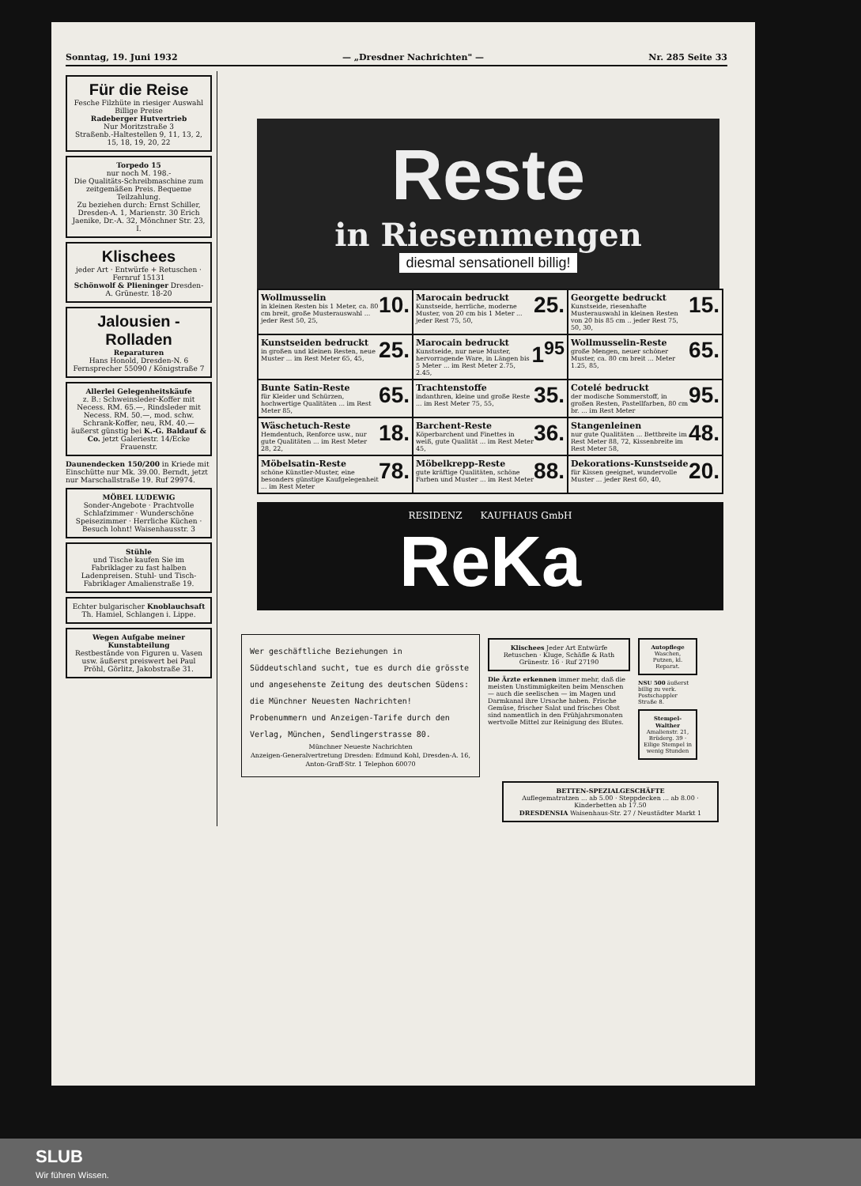Sonntag, 19. Juni 1932 — „Dresdner Nachrichten" — Nr. 285 Seite 33
Für die Reise
Fesche Filzhüte in riesiger Auswahl
Billige Preise
Radeberger Hutvertrieb
Nur Moritzstraße 3
Straßenb.-Haltestellen 9, 11, 13, 2, 15, 18, 19, 20, 22
Torpedo 15
nur noch M. 198.-
Die Qualitäts-Schreibmaschine zum zeitgemäßen Preis. Bequeme Teilzahlung.
Zu beziehen durch: Ernst Schiller, Dresden-A. 1, Marienstr. 30 Erich Jaenike, Dr.-A. 32, Mönchner Str. 23, I.
Klischees
jeder Art · Entwürfe + Retuschen · Fernruf 15131
Schönwolf & Plieninger Dresden-A. Grünestr. 18-20
Jalousien - Rolladen
Reparaturen
Hans Honold, Dresden-N. 6
Fernsprecher 55090 / Königstraße 7
Allerlei Gelegenheitskäufe
z. B.: Schweinsleder-Koffer mit Necess. RM. 65.—, Rindsleder mit Necess. RM. 50.—, mod. schw. Schrank-Koffer, neu, RM. 40.— äußerst günstig bei K.-G. Baldauf & Co. jetzt Galeriestr. 14/Ecke Frauenstr.
Daunendecken 150/200 in Kriede mit Einschütte nur Mk. 39.00. Berndt, jetzt nur Marschallstraße 19. Ruf 29974.
MÖBEL LUDEWIG
Sonder-Angebote · Prachtvolle Schlafzimmer · Wunderschöne Speisezimmer · Herrliche Küchen · Besuch lohnt! Waisenhausstr. 3
Stühle
und Tische kaufen Sie im Fabriklager zu fast halben Ladenpreisen. Stuhl- und Tisch-Fabriklager Amalienstraße 19.
Echter bulgarischer Knoblauchsaft
Th. Hamiel, Schlangen i. Lippe.
Wegen Aufgabe meiner Kunstabteilung
Restbestände von Figuren u. Vasen usw. äußerst preiswert bei Paul Pröhl, Görlitz, Jakobstraße 31.
Reste
in Riesenmengen
diesmal sensationell billig!
| 10. Wollmusselin in kleinen Resten bis 1 Meter, ca. 80 cm breit, große Musterauswahl ... jeder Rest 50, 25, | 25. Marocain bedruckt Kunstseide, herrliche, moderne Muster, von 20 cm bis 1 Meter ... jeder Rest 75, 50, | 15. Georgette bedruckt Kunstseide, riesenhafte Musterauswahl in kleinen Resten von 20 bis 85 cm .. jeder Rest 75, 50, 30, |
| 25. Kunstseiden bedruckt in großen und kleinen Resten, neue Muster ... im Rest Meter 65, 45, | 1<sup>95</sup> Marocain bedruckt Kunstseide, nur neue Muster, hervorragende Ware, in Längen bis 5 Meter ... im Rest Meter 2.75, 2.45, | 65. Wollmusselin-Reste große Mengen, neuer schöner Muster, ca. 80 cm breit ... Meter 1.25, 85, |
| 65. Bunte Satin-Reste für Kleider und Schürzen, hochwertige Qualitäten ... im Rest Meter 85, | 35. Trachtenstoffe indanthren, kleine und große Reste ... im Rest Meter 75, 55, | 95. Cotelé bedruckt der modische Sommerstoff, in großen Resten, Pastellfarben, 80 cm br. ... im Rest Meter |
| 18. Wäschetuch-Reste Hemdentuch, Renforce usw., nur gute Qualitäten ... im Rest Meter 28, 22, | 36. Barchent-Reste Köperbarchent und Finettes in weiß, gute Qualität ... im Rest Meter 45, | 48. Stangenleinen nur gute Qualitäten ... Bettbreite im Rest Meter 88, 72, Kissenbreite im Rest Meter 58, |
| 78. Möbelsatin-Reste schöne Künstler-Muster, eine besonders günstige Kaufgelegenheit ... im Rest Meter | 88. Möbelkrepp-Reste gute kräftige Qualitäten, schöne Farben und Muster ... im Rest Meter | 20. Dekorations-Kunstseide für Kissen geeignet, wundervolle Muster ... jeder Rest 60, 40, |
RESIDENZ KAUFHAUS GmbH
ReKa
Wer geschäftliche Beziehungen in Süddeutschland sucht, tue es durch die grösste und angesehenste Zeitung des deutschen Südens: die Münchner Neuesten Nachrichten! Probenummern und Anzeigen-Tarife durch den Verlag, München, Sendlingerstrasse 80.
Münchner Neueste Nachrichten
Anzeigen-Generalvertretung Dresden: Edmund Kohl, Dresden-A. 16, Anton-Graff-Str. 1 Telephon 60070
Klischees Jeder Art Entwürfe Retuschen · Kluge, Schäfle & Rath Grünestr. 16 · Ruf 27190
Die Ärzte erkennen immer mehr, daß die meisten Unstimmigkeiten beim Menschen — auch die seelischen — im Magen und Darmkanal ihre Ursache haben. Frische Gemüse, frischer Salat und frisches Obst sind namentlich in den Frühjahrsmonaten wertvolle Mittel zur Reinigung des Blutes.
Autopflege Waschen, Putzen, kl. Reparat.
NSU 500 äußerst billig zu verk. Postschappler Straße 8.
Stempel-Walther Amalienstr. 21, Brüderg. 39 · Eilige Stempel in wenig Stunden
BETTEN-SPEZIALGESCHÄFTE
Auflegematratzen ... ab 5.00 · Steppdecken ... ab 8.00 · Kinderbetten ab 17.50
DRESDENSIA Waisenhaus-Str. 27 / Neustädter Markt 1
SLUB
Wir führen Wissen.